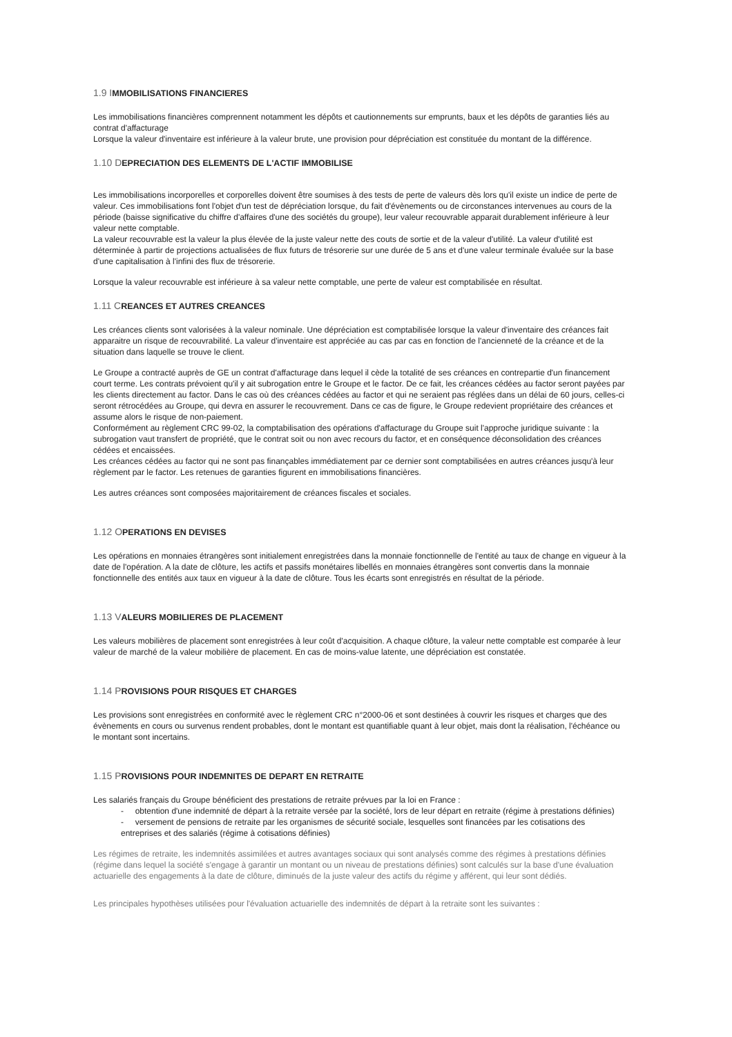1.9 IMMOBILISATIONS FINANCIERES
Les immobilisations financières comprennent notamment les dépôts et cautionnements sur emprunts, baux et les dépôts de garanties liés au contrat d'affacturage
Lorsque la valeur d'inventaire est inférieure à la valeur brute, une provision pour dépréciation est constituée du montant de la différence.
1.10 DEPRECIATION DES ELEMENTS DE L'ACTIF IMMOBILISE
Les immobilisations incorporelles et corporelles doivent être soumises à des tests de perte de valeurs dès lors qu'il existe un indice de perte de valeur. Ces immobilisations font l'objet d'un test de dépréciation lorsque, du fait d'évènements ou de circonstances intervenues au cours de la période (baisse significative du chiffre d'affaires d'une des sociétés du groupe), leur valeur recouvrable apparait durablement inférieure à leur valeur nette comptable.
La valeur recouvrable est la valeur la plus élevée de la juste valeur nette des couts de sortie et de la valeur d'utilité. La valeur d'utilité est déterminée à partir de projections actualisées de flux futurs de trésorerie sur une durée de 5 ans et d'une valeur terminale évaluée sur la base d'une capitalisation à l'infini des flux de trésorerie.
Lorsque la valeur recouvrable est inférieure à sa valeur nette comptable, une perte de valeur est comptabilisée en résultat.
1.11 CREANCES ET AUTRES CREANCES
Les créances clients sont valorisées à la valeur nominale. Une dépréciation est comptabilisée lorsque la valeur d'inventaire des créances fait apparaitre un risque de recouvrabilité. La valeur d'inventaire est appréciée au cas par cas en fonction de l'ancienneté de la créance et de la situation dans laquelle se trouve le client.
Le Groupe a contracté auprès de GE un contrat d'affacturage dans lequel il cède la totalité de ses créances en contrepartie d'un financement court terme. Les contrats prévoient qu'il y ait subrogation entre le Groupe et le factor. De ce fait, les créances cédées au factor seront payées par les clients directement au factor. Dans le cas où des créances cédées au factor et qui ne seraient pas réglées dans un délai de 60 jours, celles-ci seront rétrocédées au Groupe, qui devra en assurer le recouvrement. Dans ce cas de figure, le Groupe redevient propriétaire des créances et assume alors le risque de non-paiement.
Conformément au règlement CRC 99-02, la comptabilisation des opérations d'affacturage du Groupe suit l'approche juridique suivante : la subrogation vaut transfert de propriété, que le contrat soit ou non avec recours du factor, et en conséquence déconsolidation des créances cédées et encaissées.
Les créances cédées au factor qui ne sont pas finançables immédiatement par ce dernier sont comptabilisées en autres créances jusqu'à leur règlement par le factor. Les retenues de garanties figurent en immobilisations financières.
Les autres créances sont composées majoritairement de créances fiscales et sociales.
1.12 OPERATIONS EN DEVISES
Les opérations en monnaies étrangères sont initialement enregistrées dans la monnaie fonctionnelle de l'entité au taux de change en vigueur à la date de l'opération. A la date de clôture, les actifs et passifs monétaires libellés en monnaies étrangères sont convertis dans la monnaie fonctionnelle des entités aux taux en vigueur à la date de clôture. Tous les écarts sont enregistrés en résultat de la période.
1.13 VALEURS MOBILIERES DE PLACEMENT
Les valeurs mobilières de placement sont enregistrées à leur coût d'acquisition. A chaque clôture, la valeur nette comptable est comparée à leur valeur de marché de la valeur mobilière de placement. En cas de moins-value latente, une dépréciation est constatée.
1.14 PROVISIONS POUR RISQUES ET CHARGES
Les provisions sont enregistrées en conformité avec le règlement CRC n°2000-06 et sont destinées à couvrir les risques et charges que des évènements en cours ou survenus rendent probables, dont le montant est quantifiable quant à leur objet, mais dont la réalisation, l'échéance ou le montant sont incertains.
1.15 PROVISIONS POUR INDEMNITES DE DEPART EN RETRAITE
Les salariés français du Groupe bénéficient des prestations de retraite prévues par la loi en France :
- obtention d'une indemnité de départ à la retraite versée par la société, lors de leur départ en retraite (régime à prestations définies)
- versement de pensions de retraite par les organismes de sécurité sociale, lesquelles sont financées par les cotisations des entreprises et des salariés (régime à cotisations définies)
Les régimes de retraite, les indemnités assimilées et autres avantages sociaux qui sont analysés comme des régimes à prestations définies (régime dans lequel la société s'engage à garantir un montant ou un niveau de prestations définies) sont calculés sur la base d'une évaluation actuarielle des engagements à la date de clôture, diminués de la juste valeur des actifs du régime y afférent, qui leur sont dédiés.
Les principales hypothèses utilisées pour l'évaluation actuarielle des indemnités de départ à la retraite sont les suivantes :